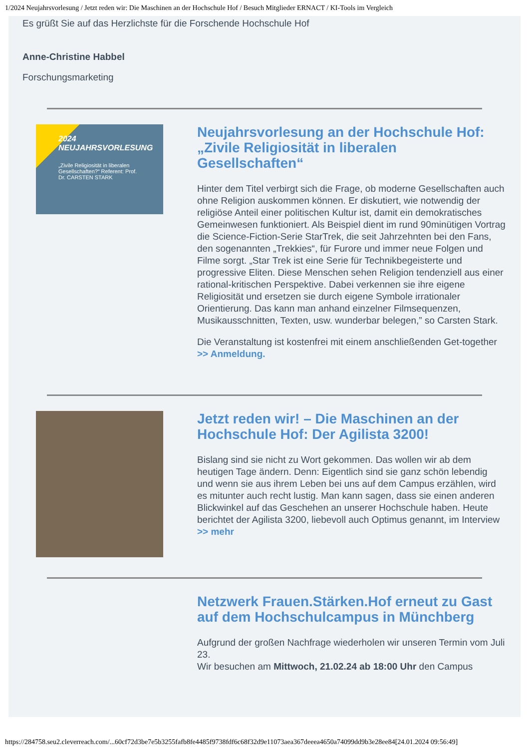1/2024 Neujahrsvorlesung / Jetzt reden wir: Die Maschinen an der Hochschule Hof / Besuch Mitglieder ERNACT / KI-Tools im Vergleich
Es grüßt Sie auf das Herzlichste für die Forschende Hochschule Hof
Anne-Christine Habbel
Forschungsmarketing
2024 NEUJAHRSVORLESUNG
„Zivile Religiosität in liberalen Gesellschaften?“ Referent: Prof. Dr. CARSTEN STARK
Neujahrsvorlesung an der Hochschule Hof: „Zivile Religiosität in liberalen Gesellschaften“
Hinter dem Titel verbirgt sich die Frage, ob moderne Gesellschaften auch ohne Religion auskommen können. Er diskutiert, wie notwendig der religiöse Anteil einer politischen Kultur ist, damit ein demokratisches Gemeinwesen funktioniert. Als Beispiel dient im rund 90minütigen Vortrag die Science-Fiction-Serie StarTrek, die seit Jahrzehnten bei den Fans, den sogenannten „Trekkies“, für Furore und immer neue Folgen und Filme sorgt. „Star Trek ist eine Serie für Technikbegeisterte und progressive Eliten. Diese Menschen sehen Religion tendenziell aus einer rational-kritischen Perspektive. Dabei verkennen sie ihre eigene Religiosität und ersetzen sie durch eigene Symbole irrationaler Orientierung. Das kann man anhand einzelner Filmsequenzen, Musikausschnitten, Texten, usw. wunderbar belegen,” so Carsten Stark.
Die Veranstaltung ist kostenfrei mit einem anschließenden Get-together >> Anmeldung.
Jetzt reden wir! – Die Maschinen an der Hochschule Hof: Der Agilista 3200!
Bislang sind sie nicht zu Wort gekommen. Das wollen wir ab dem heutigen Tage ändern. Denn: Eigentlich sind sie ganz schön lebendig und wenn sie aus ihrem Leben bei uns auf dem Campus erzählen, wird es mitunter auch recht lustig. Man kann sagen, dass sie einen anderen Blickwinkel auf das Geschehen an unserer Hochschule haben. Heute berichtet der Agilista 3200, liebevoll auch Optimus genannt, im Interview >> mehr
Netzwerk Frauen.Stärken.Hof erneut zu Gast auf dem Hochschulcampus in Münchberg
Aufgrund der großen Nachfrage wiederholen wir unseren Termin vom Juli 23.
Wir besuchen am Mittwoch, 21.02.24 ab 18:00 Uhr den Campus
https://284758.seu2.cleverreach.com/...60cf72d3be7e5b3255fafb8fe4485f9738fdf6c68f32d9e11073aea367deeea4650a74099dd9b3e28ee84[24.01.2024 09:56:49]